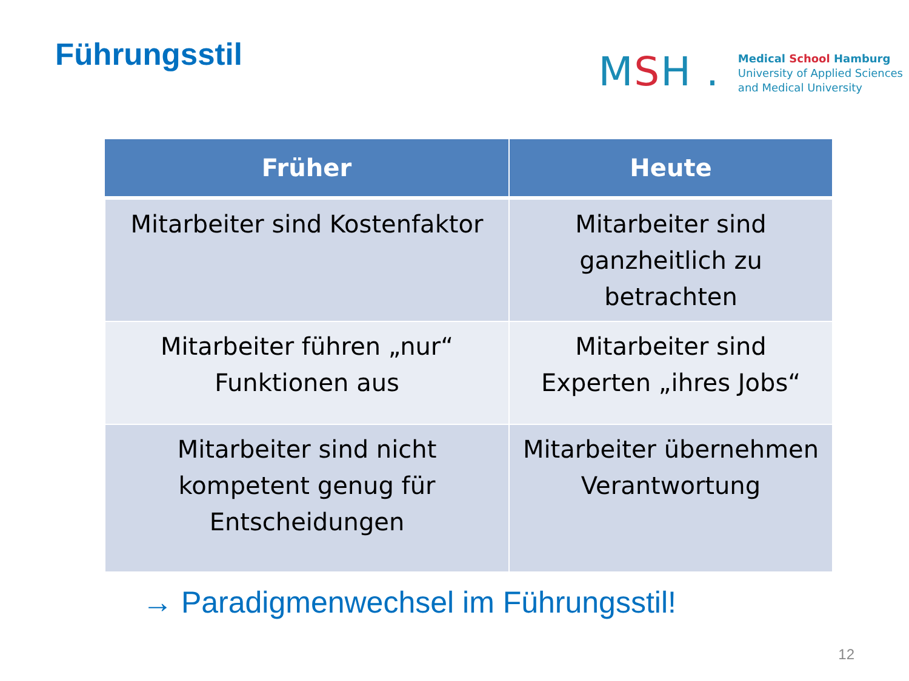Führungsstil
MSH .
Medical School Hamburg
University of Applied Sciences
and Medical University
| Früher | Heute |
| --- | --- |
| Mitarbeiter sind Kostenfaktor | Mitarbeiter sind ganzheitlich zu betrachten |
| Mitarbeiter führen „nur“ Funktionen aus | Mitarbeiter sind Experten „ihres Jobs“ |
| Mitarbeiter sind nicht kompetent genug für Entscheidungen | Mitarbeiter übernehmen Verantwortung |
→ Paradigmenwechsel im Führungsstil!
12